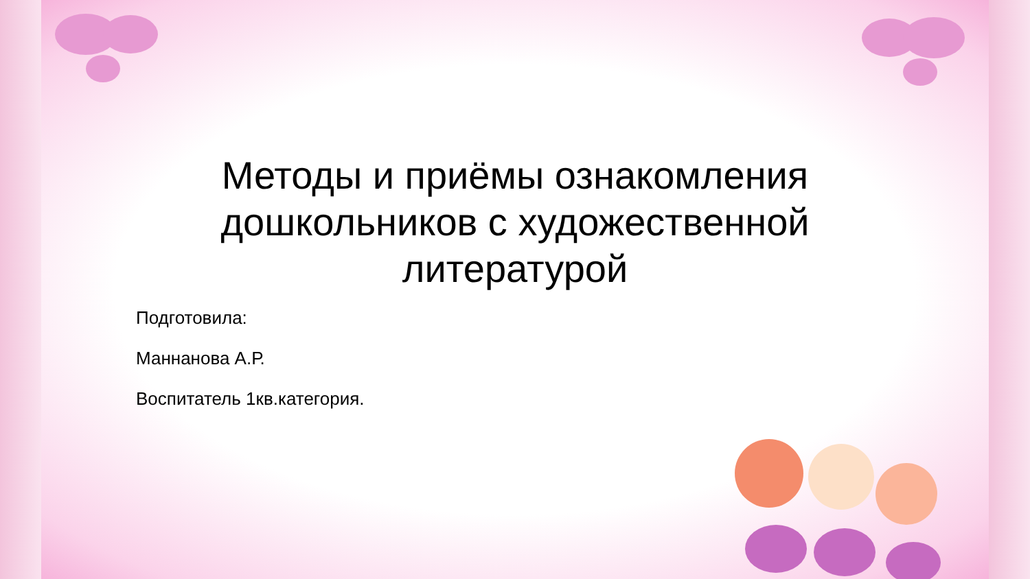Методы и приёмы ознакомления дошкольников с художественной литературой
Подготовила:
Маннанова А.Р.
Воспитатель 1кв.категория.